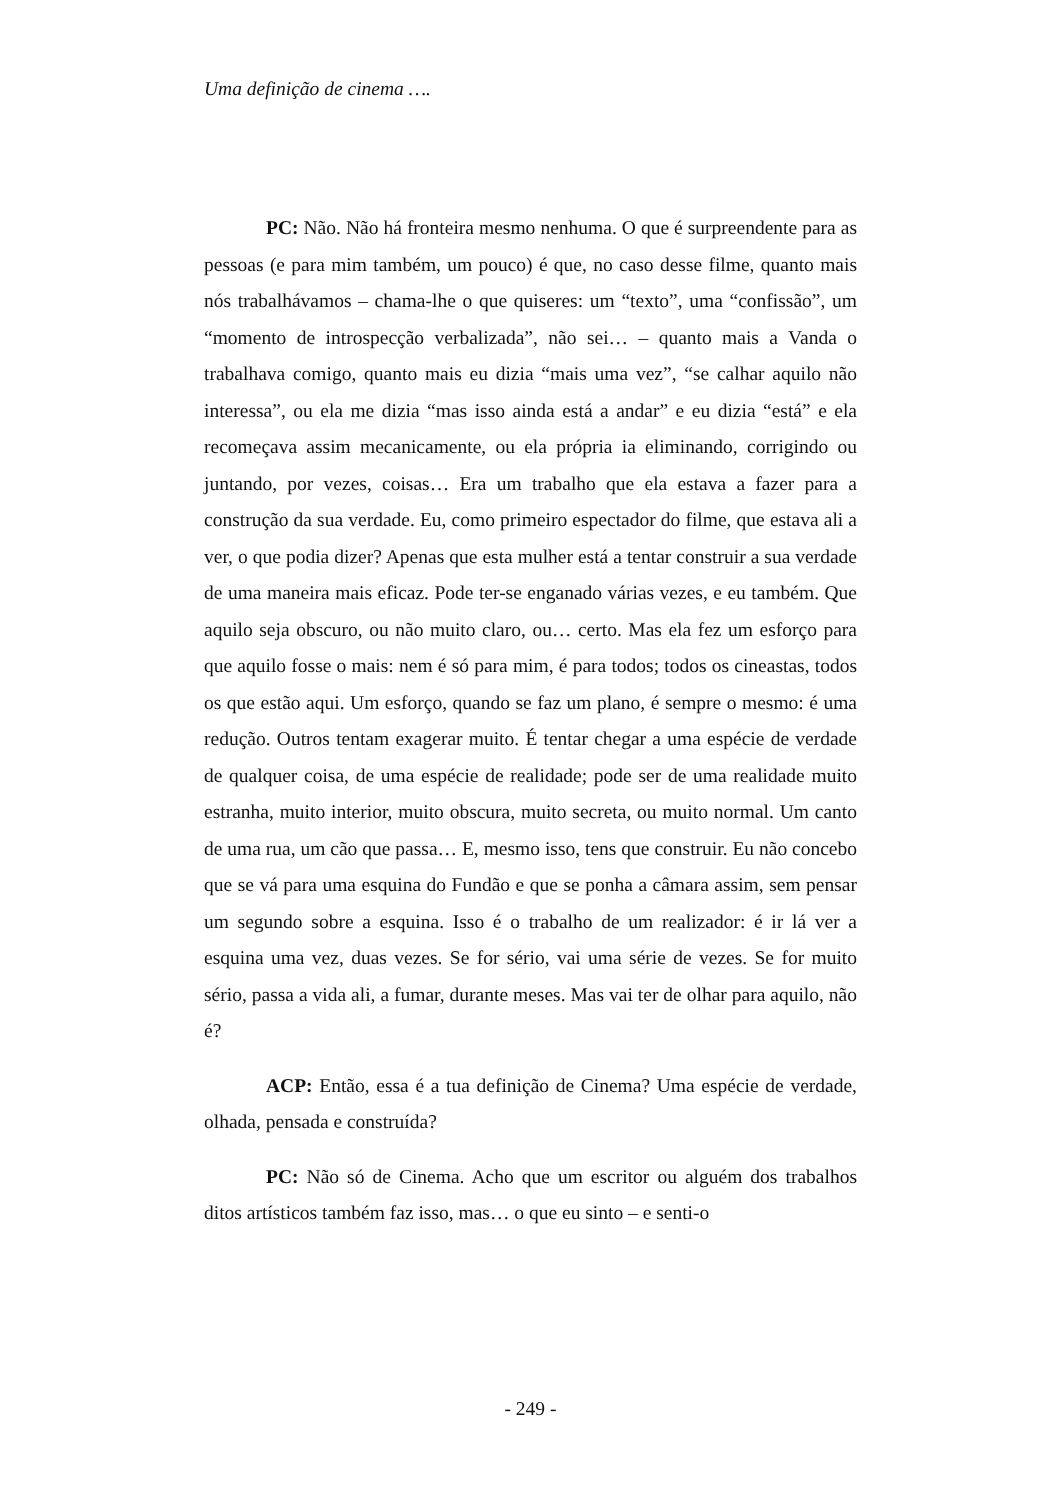Uma definição de cinema ….
PC: Não. Não há fronteira mesmo nenhuma. O que é surpreendente para as pessoas (e para mim também, um pouco) é que, no caso desse filme, quanto mais nós trabalhávamos – chama-lhe o que quiseres: um “texto”, uma “confissão”, um “momento de introspecção verbalizada”, não sei… – quanto mais a Vanda o trabalhava comigo, quanto mais eu dizia “mais uma vez”, “se calhar aquilo não interessa”, ou ela me dizia “mas isso ainda está a andar” e eu dizia “está” e ela recomeçava assim mecanicamente, ou ela própria ia eliminando, corrigindo ou juntando, por vezes, coisas… Era um trabalho que ela estava a fazer para a construção da sua verdade. Eu, como primeiro espectador do filme, que estava ali a ver, o que podia dizer? Apenas que esta mulher está a tentar construir a sua verdade de uma maneira mais eficaz. Pode ter-se enganado várias vezes, e eu também. Que aquilo seja obscuro, ou não muito claro, ou… certo. Mas ela fez um esforço para que aquilo fosse o mais: nem é só para mim, é para todos; todos os cineastas, todos os que estão aqui. Um esforço, quando se faz um plano, é sempre o mesmo: é uma redução. Outros tentam exagerar muito. É tentar chegar a uma espécie de verdade de qualquer coisa, de uma espécie de realidade; pode ser de uma realidade muito estranha, muito interior, muito obscura, muito secreta, ou muito normal. Um canto de uma rua, um cão que passa… E, mesmo isso, tens que construir. Eu não concebo que se vá para uma esquina do Fundão e que se ponha a câmara assim, sem pensar um segundo sobre a esquina. Isso é o trabalho de um realizador: é ir lá ver a esquina uma vez, duas vezes. Se for sério, vai uma série de vezes. Se for muito sério, passa a vida ali, a fumar, durante meses. Mas vai ter de olhar para aquilo, não é?
ACP: Então, essa é a tua definição de Cinema? Uma espécie de verdade, olhada, pensada e construída?
PC: Não só de Cinema. Acho que um escritor ou alguém dos trabalhos ditos artísticos também faz isso, mas… o que eu sinto – e senti-o
- 249 -